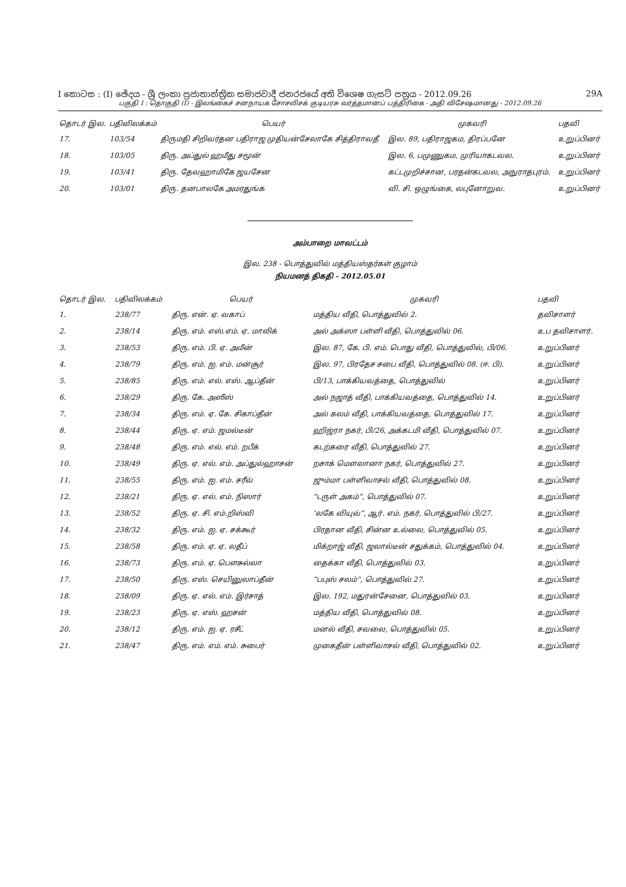I කොටස : (I) ඡේදය - ශ්‍රී ලංකා ප්‍රජාතාන්ත්‍රික සමාජවාදී ජනරජයේ අති විශෙෂ ගැසට් පත්‍රය - 2012.09.26 29A
பகுதி I : தொகுதி (I) - இலங்கைச் சனநாயக சோசலிசக் குடியரசு வர்த்தமானப் பத்திரிகை - அதி விசேஷமானது - 2012.09.26
| தொடர் இல. | பதிவிலக்கம் | பெயர் | முகவரி | பதவி |
| --- | --- | --- | --- | --- |
| 17. | 103/54 | திருமதி சிறிவர்தன பதிராஜ முதியன்சேலாகே சித்திராவதீ | இல. 89, பதிராஜகம, திரப்பனே | உறுப்பினர் |
| 18. | 103/05 | திரு. அப்துல் ஹமீது சமூன் | இல. 6, பமுணுகம, முரியாகடவல. | உறுப்பினர் |
| 19. | 103/41 | திரு. தேவஹாமிகே ஜயசேன | கட்டமுறிச்சான, பரதன்கடவல, அநுராதபுரம். | உறுப்பினர் |
| 20. | 103/01 | திரு. தனபாலகே அமரதுங்க | வி. சி. ஒழுங்கை, லபுனோறுவ. | உறுப்பினர் |
அம்பாறை மாவட்டம்
இல. 238 - பொத்துவில் மத்தியஸ்தர்கள் குழாம்
நியமனத் திகதி - 2012.05.01
| தொடர் இல. | பதிவிலக்கம் | பெயர் | முகவரி | பதவி |
| --- | --- | --- | --- | --- |
| 1. | 238/77 | திரு. என். ஏ. வகாப் | மத்திய வீதி, பொத்துவில் 2. | தவிசாளர் |
| 2. | 238/14 | திரு. எம். எஸ்.எம். ஏ. மாலிக் | அல் அக்ஸா பள்ளி வீதி, பொத்துவில் 06. | உப தவிசாளர். |
| 3. | 238/53 | திரு. எம். பி. ஏ. அமீன் | இல. 87, கே. பி. எம். பொது வீதி, பொத்துவில், பி/06. | உறுப்பினர் |
| 4. | 238/79 | திரு. எம். ஐ. எம். மன்சூர் | இல. 97, பிரதேச சபை வீதி, பொத்துவில் 08. (ஈ. பி). | உறுப்பினர் |
| 5. | 238/85 | திரு. எம். எல். எஸ். ஆப்தீன் | பி/13, பாக்கியவத்தை, பொத்துவில் | உறுப்பினர் |
| 6. | 238/29 | திரு. கே. அஸீஸ் | அல் நஜாத் வீதி, பாக்கியவத்தை, பொத்துவில் 14. | உறுப்பினர் |
| 7. | 238/34 | திரு. எம். ஏ. கே. சிகாப்தீன் | அல் கலம் வீதி, பாக்கியவத்தை, பொத்துவில் 17. | உறுப்பினர் |
| 8. | 238/44 | திரு. ஏ. எம். ஜமல்டீன் | ஹிஜ்ரா நகர், பி/26, அக்கடமி வீதி, பொத்துவில் 07. | உறுப்பினர் |
| 9. | 238/48 | திரு. எம். எல். எம். றபீக் | கடற்கரை வீதி, பொத்துவில் 27. | உறுப்பினர் |
| 10. | 238/49 | திரு. ஏ. எல். எம். அப்துல்ஹாசன் | றசாக் மௌலானா நகர், பொத்துவில் 27. | உறுப்பினர் |
| 11. | 238/55 | திரு. எம். ஐ. எம். சரீவ் | ஜும்மா பள்ளிவாசல் வீதி, பொத்துவில் 08. | உறுப்பினர் |
| 12. | 238/21 | திரு. ஏ. எல். எம். நிஸார் | “டருள் அகம்”, பொத்துவில் 07. | உறுப்பினர் |
| 13. | 238/52 | திரு. ஏ. சி. எம்.றிஸ்வி | ‘லகே வியுவ்”, ஆர். எம். நகர், பொத்துவில் பி/27. | உறுப்பினர் |
| 14. | 238/32 | திரு. எம். ஐ. ஏ. சக்கூர் | பிரதான வீதி, சின்ன உல்லை, பொத்துவில் 05. | உறுப்பினர் |
| 15. | 238/58 | திரு. எம். ஏ. ஏ. லதீப் | மிக்றாஜ் வீதி, ஜலால்டீன் சதுக்கம், பொத்துவில் 04. | உறுப்பினர் |
| 16. | 238/73 | திரு. எம். ஏ. பௌசுல்லா | தைக்கா வீதி, பொத்துவில் 03. | உறுப்பினர் |
| 17. | 238/50 | திரு. எஸ். செயினுலாப்தீன் | “பபுஸ் சலம்”, பொத்துவில் 27. | உறுப்பினர் |
| 18. | 238/09 | திரு. ஏ. எல். எம். இர்சாத் | இல. 192, மதுரன்சேனை, பொத்துவில் 03. | உறுப்பினர் |
| 19. | 238/23 | திரு. ஏ. எஸ். ஹசன் | மத்திய வீதி, பொத்துவில் 08. | உறுப்பினர் |
| 20. | 238/12 | திரு. எம். ஐ. ஏ. ரசீட் | மனல் வீதி, சவலை, பொத்துவில் 05. | உறுப்பினர் |
| 21. | 238/47 | திரு. எம். எம். எம். சுபைர் | முகைதீன் பள்ளிவாசல் வீதி, பொத்துவில் 02. | உறுப்பினர் |